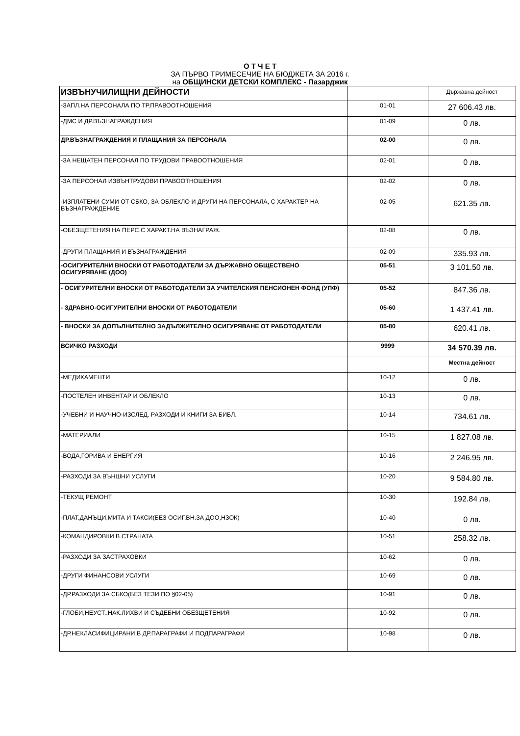О Т Ч Е Т
ЗА ПЪРВО ТРИМЕСЕЧИЕ НА БЮДЖЕТА ЗА 2016 г.
на ОБЩИНСКИ ДЕТСКИ КОМПЛЕКС - Пазарджик
| ИЗВЪНУЧИЛИЩНИ ДЕЙНОСТИ | | Държавна дейност |
| -ЗАПЛ.НА ПЕРСОНАЛА ПО ТР.ПРАВООТНОШЕНИЯ | 01-01 | 27 606.43 лв. |
| -ДМС И ДР.ВЪЗНАГРАЖДЕНИЯ | 01-09 | 0 лв. |
| ДР.ВЪЗНАГРАЖДЕНИЯ И ПЛАЩАНИЯ ЗА ПЕРСОНАЛА | 02-00 | 0 лв. |
| -ЗА НЕЩАТЕН ПЕРСОНАЛ ПО ТРУДОВИ ПРАВООТНОШЕНИЯ | 02-01 | 0 лв. |
| -ЗА ПЕРСОНАЛ ИЗВЪНТРУДОВИ ПРАВООТНОШЕНИЯ | 02-02 | 0 лв. |
| -ИЗПЛАТЕНИ СУМИ ОТ СБКО, ЗА ОБЛЕКЛО И ДРУГИ НА ПЕРСОНАЛА, С ХАРАКТЕР НА ВЪЗНАГРАЖДЕНИЕ | 02-05 | 621.35 лв. |
| -ОБЕЗЩЕТЕНИЯ НА ПЕРС.С ХАРАКТ.НА ВЪЗНАГРАЖ. | 02-08 | 0 лв. |
| -ДРУГИ ПЛАЩАНИЯ И ВЪЗНАГРАЖДЕНИЯ | 02-09 | 335.93 лв. |
| -ОСИГУРИТЕЛНИ ВНОСКИ ОТ РАБОТОДАТЕЛИ ЗА ДЪРЖАВНО ОБЩЕСТВЕНО ОСИГУРЯВАНЕ (ДОО) | 05-51 | 3 101.50 лв. |
| - ОСИГУРИТЕЛНИ ВНОСКИ ОТ РАБОТОДАТЕЛИ ЗА УЧИТЕЛСКИЯ ПЕНСИОНЕН ФОНД (УПФ) | 05-52 | 847.36 лв. |
| - ЗДРАВНО-ОСИГУРИТЕЛНИ ВНОСКИ ОТ РАБОТОДАТЕЛИ | 05-60 | 1 437.41 лв. |
| - ВНОСКИ ЗА ДОПЪЛНИТЕЛНО ЗАДЪЛЖИТЕЛНО ОСИГУРЯВАНЕ ОТ РАБОТОДАТЕЛИ | 05-80 | 620.41 лв. |
| ВСИЧКО РАЗХОДИ | 9999 | 34 570.39 лв. |
| | | Местна дейност |
| -МЕДИКАМЕНТИ | 10-12 | 0 лв. |
| -ПОСТЕЛЕН ИНВЕНТАР И ОБЛЕКЛО | 10-13 | 0 лв. |
| -УЧЕБНИ И НАУЧНО-ИЗСЛЕД. РАЗХОДИ И КНИГИ ЗА БИБЛ. | 10-14 | 734.61 лв. |
| -МАТЕРИАЛИ | 10-15 | 1 827.08 лв. |
| -ВОДА,ГОРИВА И ЕНЕРГИЯ | 10-16 | 2 246.95 лв. |
| -РАЗХОДИ ЗА ВЪНШНИ УСЛУГИ | 10-20 | 9 584.80 лв. |
| -ТЕКУЩ РЕМОНТ | 10-30 | 192.84 лв. |
| -ПЛАТ.ДАНЪЦИ,МИТА И ТАКСИ(БЕЗ ОСИГ.ВН.ЗА ДОО,НЗОК) | 10-40 | 0 лв. |
| -КОМАНДИРОВКИ В СТРАНАТА | 10-51 | 258.32 лв. |
| -РАЗХОДИ ЗА ЗАСТРАХОВКИ | 10-62 | 0 лв. |
| -ДРУГИ ФИНАНСОВИ УСЛУГИ | 10-69 | 0 лв. |
| -ДР.РАЗХОДИ ЗА СБКО(БЕЗ ТЕЗИ ПО §02-05) | 10-91 | 0 лв. |
| -ГЛОБИ,НЕУСТ.,НАК.ЛИХВИ И СЪДЕБНИ ОБЕЗЩЕТЕНИЯ | 10-92 | 0 лв. |
| -ДР.НЕКЛАСИФИЦИРАНИ В ДР.ПАРАГРАФИ И ПОДПАРАГРАФИ | 10-98 | 0 лв. |